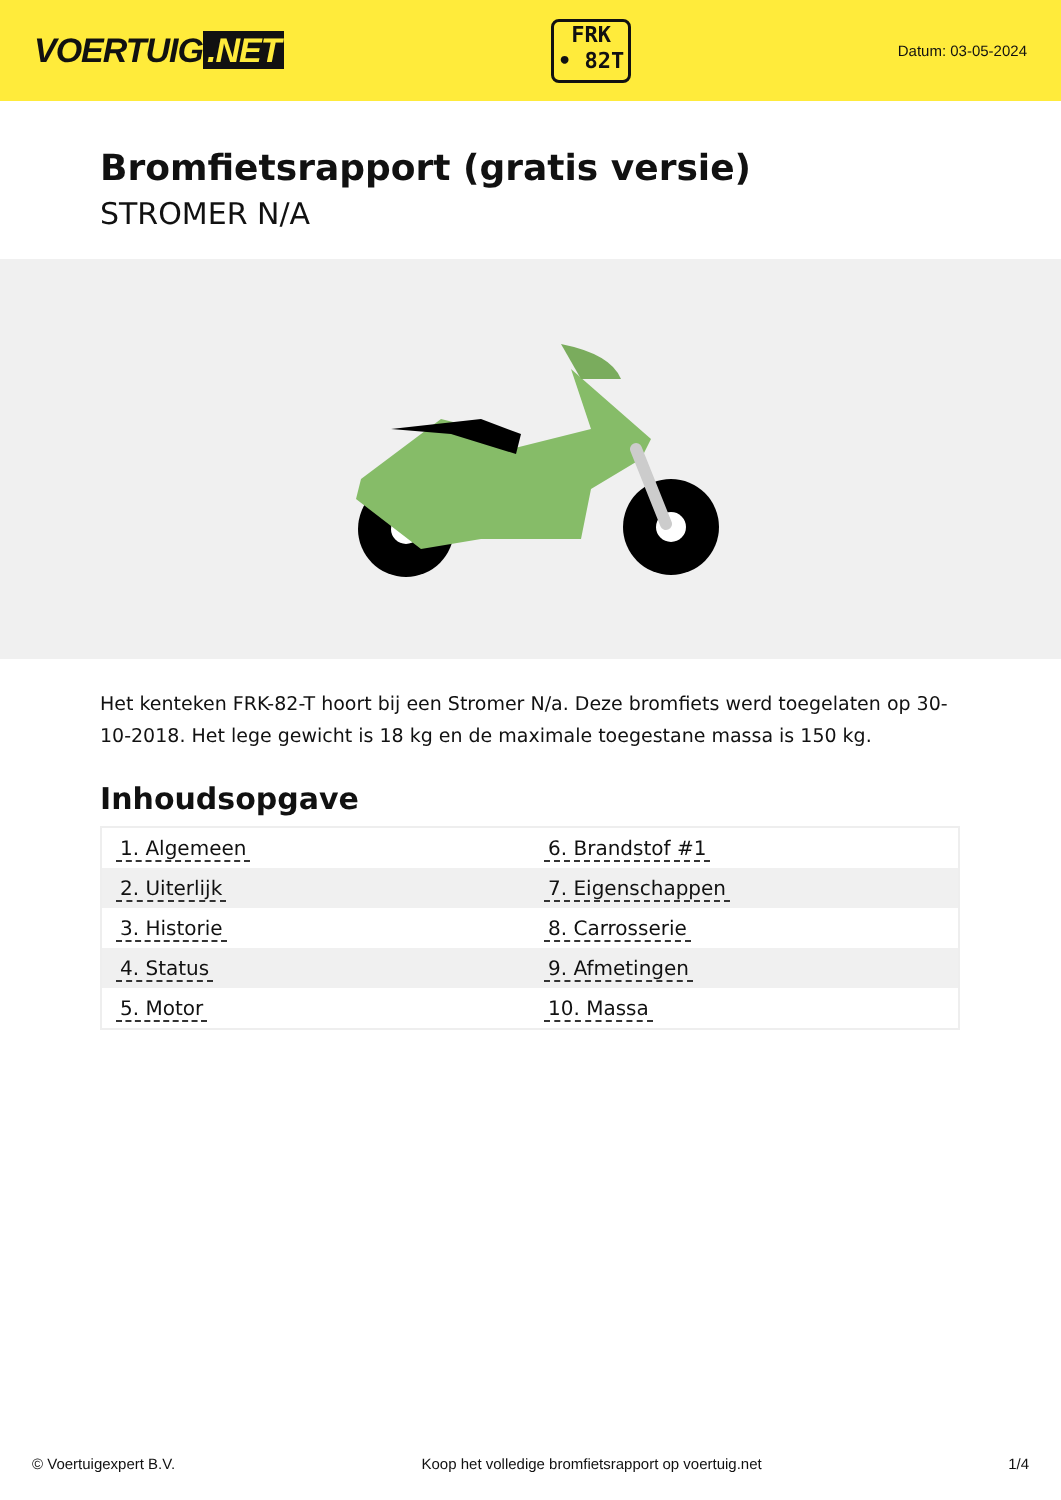VOERTUIG.NET
FRK
• 82T
Datum: 03-05-2024
Bromfietsrapport (gratis versie)
STROMER N/A
Het kenteken FRK-82-T hoort bij een Stromer N/a. Deze bromfiets werd toegelaten op 30-10-2018. Het lege gewicht is 18 kg en de maximale toegestane massa is 150 kg.
Inhoudsopgave
| 1. Algemeen | 6. Brandstof #1 |
| 2. Uiterlijk | 7. Eigenschappen |
| 3. Historie | 8. Carrosserie |
| 4. Status | 9. Afmetingen |
| 5. Motor | 10. Massa |
© Voertuigexpert B.V. Koop het volledige bromfietsrapport op voertuig.net 1/4